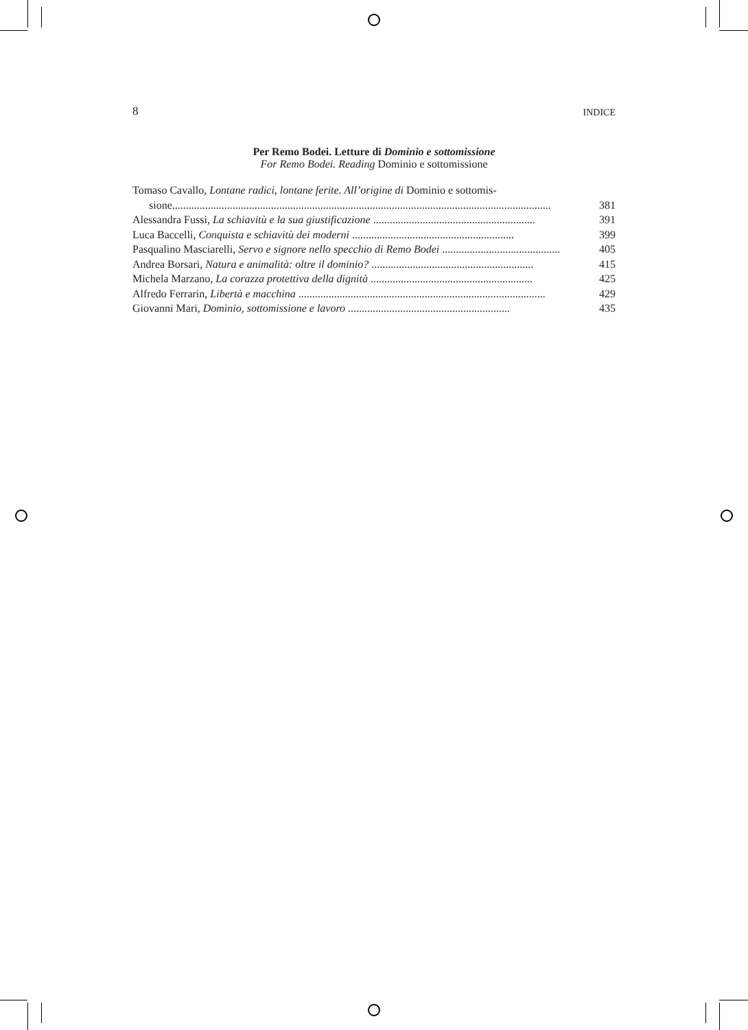8 INDICE
Per Remo Bodei. Letture di Dominio e sottomissione
For Remo Bodei. Reading Dominio e sottomissione
Tomaso Cavallo, Lontane radici, lontane ferite. All’origine di Dominio e sottomis-
sione.......................................................................................................................................... 381
Alessandra Fussi, La schiavitù e la sua giustificazione ........................................................... 391
Luca Baccelli, Conquista e schiavitù dei moderni ........................................................... 399
Pasqualino Masciarelli, Servo e signore nello specchio di Remo Bodei ........................................... 405
Andrea Borsari, Natura e animalità: oltre il dominio? ........................................................... 415
Michela Marzano, La corazza protettiva della dignità ........................................................... 425
Alfredo Ferrarin, Libertà e macchina .......................................................................................... 429
Giovanni Mari, Dominio, sottomissione e lavoro ........................................................... 435